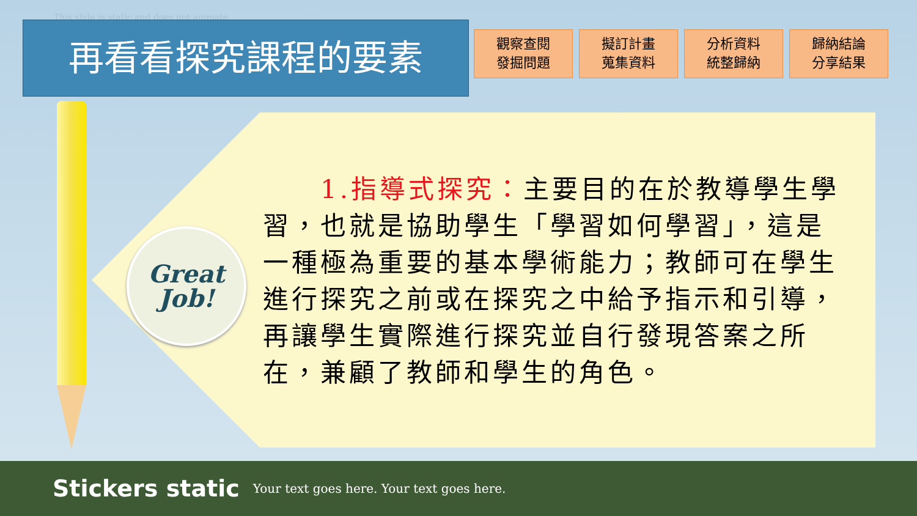This slide is static and does not animate
再看看探究課程的要素
觀察查閱
發掘問題
擬訂計畫
蒐集資料
分析資料
統整歸納
歸納結論
分享結果
Great
Job!
　　1.指導式探究：主要目的在於教導學生學習，也就是協助學生「學習如何學習」，這是一種極為重要的基本學術能力；教師可在學生進行探究之前或在探究之中給予指示和引導，再讓學生實際進行探究並自行發現答案之所在，兼顧了教師和學生的角色。
Stickers static Your text goes here. Your text goes here.